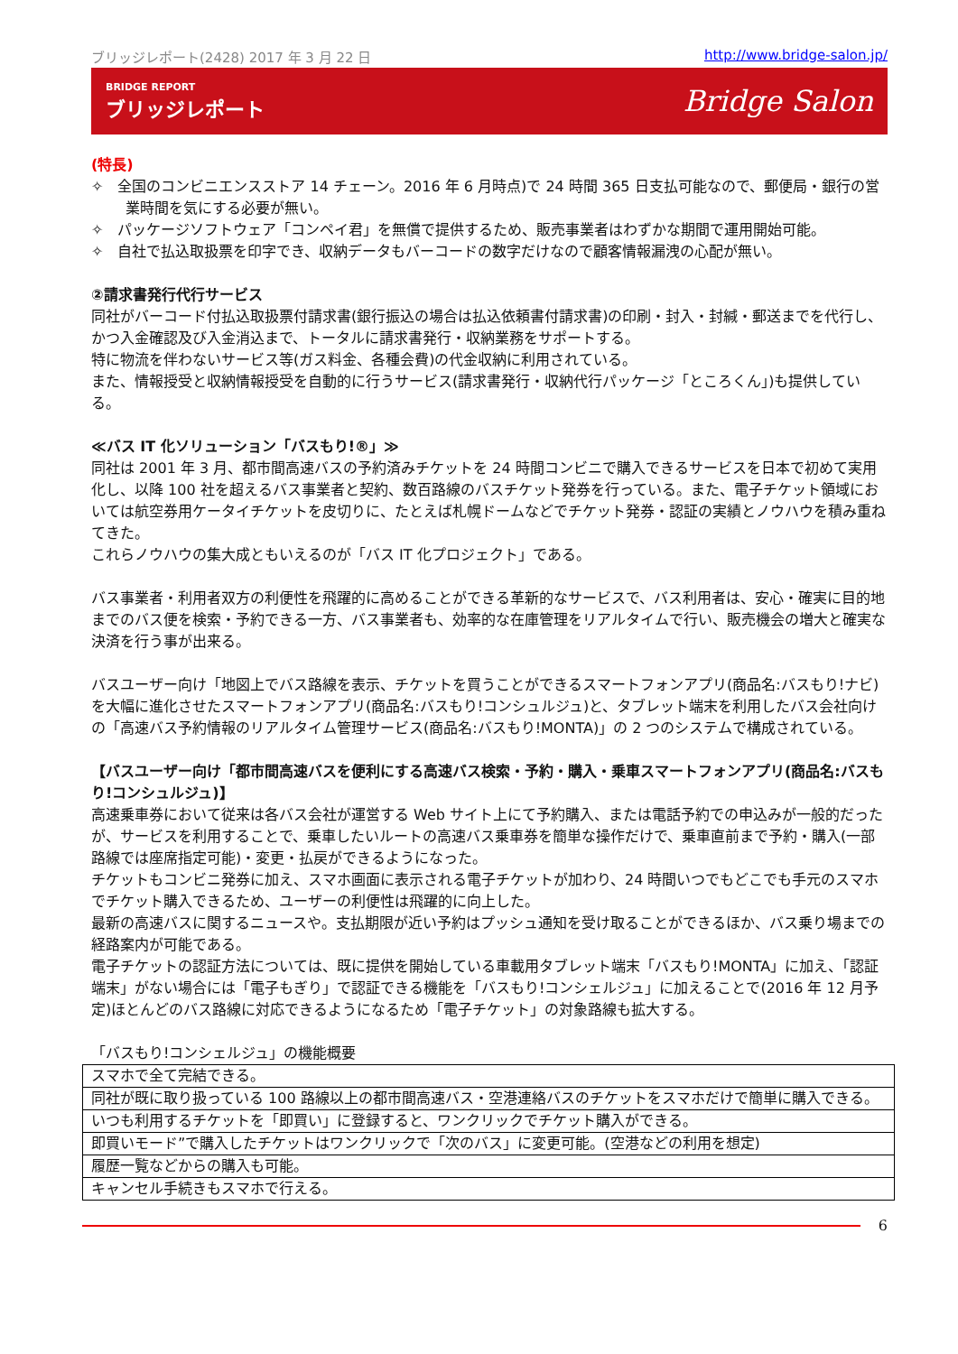ブリッジレポート(2428) 2017 年 3 月 22 日 http://www.bridge-salon.jp/
BRIDGE REPORT
ブリッジレポート
Bridge Salon
(特長)
✧　全国のコンビニエンスストア 14 チェーン。2016 年 6 月時点)で 24 時間 365 日支払可能なので、郵便局・銀行の営業時間を気にする必要が無い。
✧　パッケージソフトウェア「コンペイ君」を無償で提供するため、販売事業者はわずかな期間で運用開始可能。
✧　自社で払込取扱票を印字でき、収納データもバーコードの数字だけなので顧客情報漏洩の心配が無い。
②請求書発行代行サービス
同社がバーコード付払込取扱票付請求書(銀行振込の場合は払込依頼書付請求書)の印刷・封入・封緘・郵送までを代行し、かつ入金確認及び入金消込まで、トータルに請求書発行・収納業務をサポートする。
特に物流を伴わないサービス等(ガス料金、各種会費)の代金収納に利用されている。
また、情報授受と収納情報授受を自動的に行うサービス(請求書発行・収納代行パッケージ「ところくん」)も提供している。
≪バス IT 化ソリューション「バスもり!®」≫
同社は 2001 年 3 月、都市間高速バスの予約済みチケットを 24 時間コンビニで購入できるサービスを日本で初めて実用化し、以降 100 社を超えるバス事業者と契約、数百路線のバスチケット発券を行っている。また、電子チケット領域においては航空券用ケータイチケットを皮切りに、たとえば札幌ドームなどでチケット発券・認証の実績とノウハウを積み重ねてきた。
これらノウハウの集大成ともいえるのが「バス IT 化プロジェクト」である。
バス事業者・利用者双方の利便性を飛躍的に高めることができる革新的なサービスで、バス利用者は、安心・確実に目的地までのバス便を検索・予約できる一方、バス事業者も、効率的な在庫管理をリアルタイムで行い、販売機会の増大と確実な決済を行う事が出来る。
バスユーザー向け「地図上でバス路線を表示、チケットを買うことができるスマートフォンアプリ(商品名:バスもり!ナビ)を大幅に進化させたスマートフォンアプリ(商品名:バスもり!コンシュルジュ)と、タブレット端末を利用したバス会社向けの「高速バス予約情報のリアルタイム管理サービス(商品名:バスもり!MONTA)」の 2 つのシステムで構成されている。
【バスユーザー向け「都市間高速バスを便利にする高速バス検索・予約・購入・乗車スマートフォンアプリ(商品名:バスもり!コンシュルジュ)】
高速乗車券において従来は各バス会社が運営する Web サイト上にて予約購入、または電話予約での申込みが一般的だったが、サービスを利用することで、乗車したいルートの高速バス乗車券を簡単な操作だけで、乗車直前まで予約・購入(一部路線では座席指定可能)・変更・払戻ができるようになった。
チケットもコンビニ発券に加え、スマホ画面に表示される電子チケットが加わり、24 時間いつでもどこでも手元のスマホでチケット購入できるため、ユーザーの利便性は飛躍的に向上した。
最新の高速バスに関するニュースや。支払期限が近い予約はプッシュ通知を受け取ることができるほか、バス乗り場までの経路案内が可能である。
電子チケットの認証方法については、既に提供を開始している車載用タブレット端末「バスもり!MONTA」に加え、「認証端末」がない場合には「電子もぎり」で認証できる機能を「バスもり!コンシェルジュ」に加えることで(2016 年 12 月予定)ほとんどのバス路線に対応できるようになるため「電子チケット」の対象路線も拡大する。
「バスもり!コンシェルジュ」の機能概要
| スマホで全て完結できる。 |
| 同社が既に取り扱っている 100 路線以上の都市間高速バス・空港連絡バスのチケットをスマホだけで簡単に購入できる。 |
| いつも利用するチケットを「即買い」に登録すると、ワンクリックでチケット購入ができる。 |
| 即買いモード”で購入したチケットはワンクリックで「次のバス」に変更可能。(空港などの利用を想定) |
| 履歴一覧などからの購入も可能。 |
| キャンセル手続きもスマホで行える。 |
6